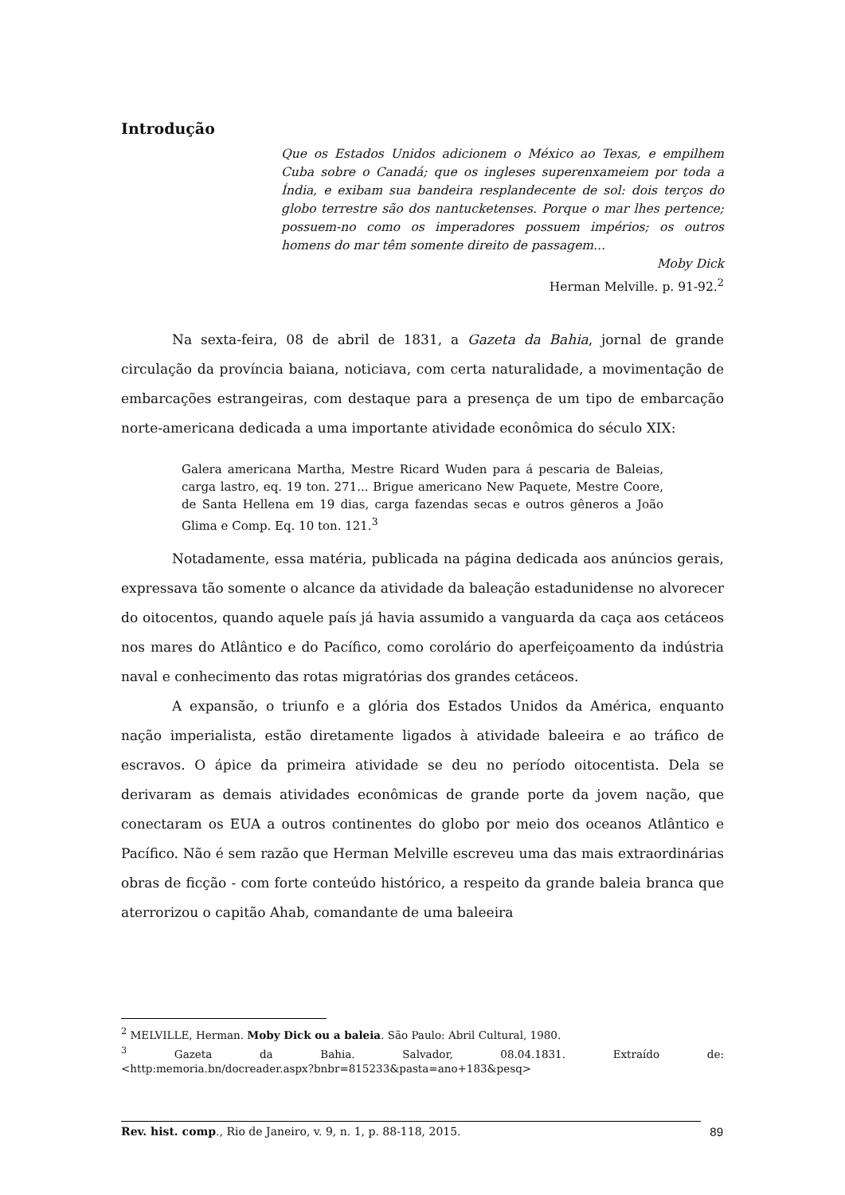Introdução
Que os Estados Unidos adicionem o México ao Texas, e empilhem Cuba sobre o Canadá; que os ingleses superenxameiem por toda a Índia, e exibam sua bandeira resplandecente de sol: dois terços do globo terrestre são dos nantucketenses. Porque o mar lhes pertence; possuem-no como os imperadores possuem impérios; os outros homens do mar têm somente direito de passagem...
Moby Dick
Herman Melville. p. 91-92.<sup>2</sup>
Na sexta-feira, 08 de abril de 1831, a Gazeta da Bahia, jornal de grande circulação da província baiana, noticiava, com certa naturalidade, a movimentação de embarcações estrangeiras, com destaque para a presença de um tipo de embarcação norte-americana dedicada a uma importante atividade econômica do século XIX:
Galera americana Martha, Mestre Ricard Wuden para á pescaria de Baleias, carga lastro, eq. 19 ton. 271... Brigue americano New Paquete, Mestre Coore, de Santa Hellena em 19 dias, carga fazendas secas e outros gêneros a João Glima e Comp. Eq. 10 ton. 121.<sup>3</sup>
Notadamente, essa matéria, publicada na página dedicada aos anúncios gerais, expressava tão somente o alcance da atividade da baleação estadunidense no alvorecer do oitocentos, quando aquele país já havia assumido a vanguarda da caça aos cetáceos nos mares do Atlântico e do Pacífico, como corolário do aperfeiçoamento da indústria naval e conhecimento das rotas migratórias dos grandes cetáceos.
A expansão, o triunfo e a glória dos Estados Unidos da América, enquanto nação imperialista, estão diretamente ligados à atividade baleeira e ao tráfico de escravos. O ápice da primeira atividade se deu no período oitocentista. Dela se derivaram as demais atividades econômicas de grande porte da jovem nação, que conectaram os EUA a outros continentes do globo por meio dos oceanos Atlântico e Pacífico. Não é sem razão que Herman Melville escreveu uma das mais extraordinárias obras de ficção - com forte conteúdo histórico, a respeito da grande baleia branca que aterrorizou o capitão Ahab, comandante de uma baleeira
<sup>2</sup> MELVILLE, Herman. Moby Dick ou a baleia. São Paulo: Abril Cultural, 1980.
<sup>3</sup> Gazeta da Bahia. Salvador, 08.04.1831. Extraído de:
<http:memoria.bn/docreader.aspx?bnbr=815233&pasta=ano+183&pesq>
Rev. hist. comp., Rio de Janeiro, v. 9, n. 1, p. 88-118, 2015. 89